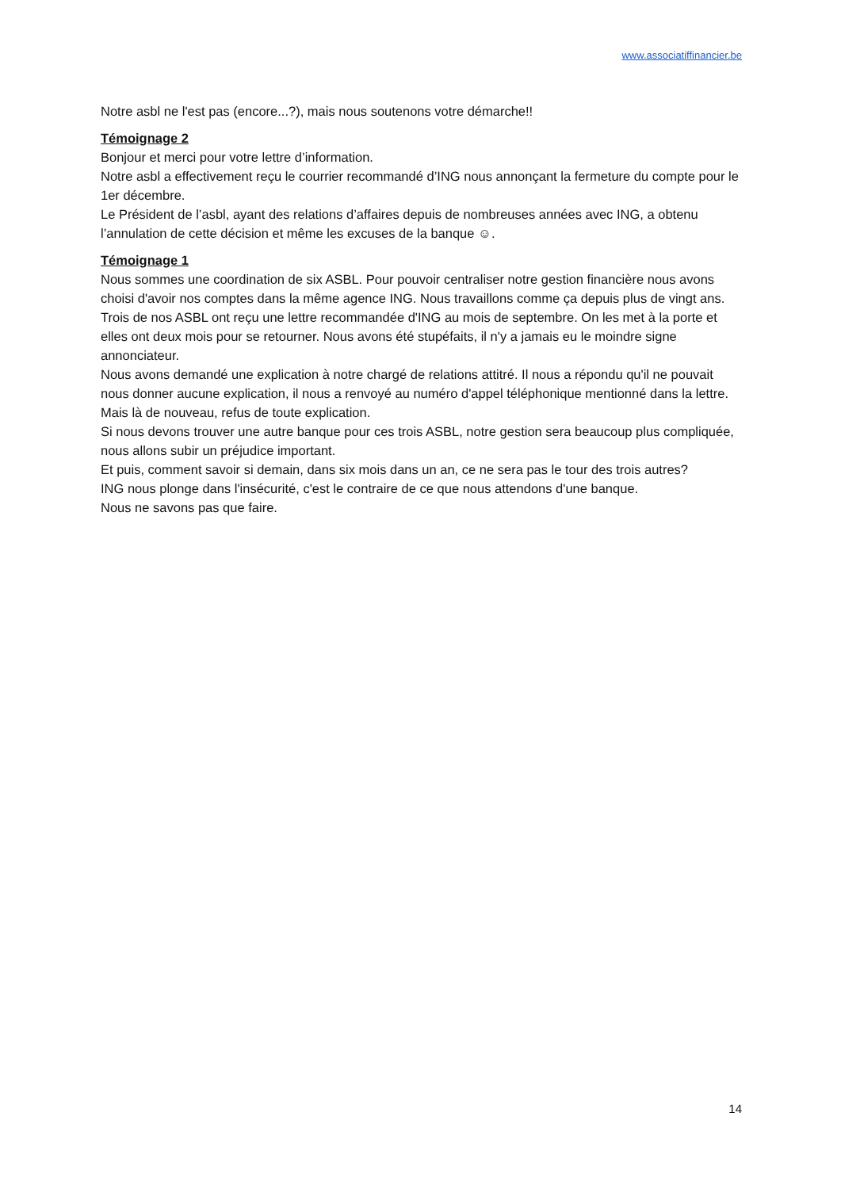www.associatiffinancier.be
Notre asbl ne l'est pas (encore...?), mais nous soutenons votre démarche!!
Témoignage 2
Bonjour et merci pour votre lettre d’information.
Notre asbl a effectivement reçu le courrier recommandé d’ING nous annonçant la fermeture du compte pour le 1er décembre.
Le Président de l’asbl, ayant des relations d’affaires depuis de nombreuses années avec ING, a obtenu l’annulation de cette décision et même les excuses de la banque ☺.
Témoignage 1
Nous sommes une coordination de six ASBL. Pour pouvoir centraliser notre gestion financière nous avons choisi d'avoir nos comptes dans la même agence ING. Nous travaillons comme ça depuis plus de vingt ans.
Trois de nos ASBL ont reçu une lettre recommandée d'ING au mois de septembre. On les met à la porte et elles ont deux mois pour se retourner. Nous avons été stupéfaits, il n'y a jamais eu le moindre signe annonciateur.
Nous avons demandé une explication à notre chargé de relations attitré. Il nous a répondu qu'il ne pouvait nous donner aucune explication, il nous a renvoyé au numéro d'appel téléphonique mentionné dans la lettre. Mais là de nouveau, refus de toute explication.
Si nous devons trouver une autre banque pour ces trois ASBL, notre gestion sera beaucoup plus compliquée, nous allons subir un préjudice important.
Et puis, comment savoir si demain, dans six mois dans un an, ce ne sera pas le tour des trois autres?
ING nous plonge dans l'insécurité, c'est le contraire de ce que nous attendons d'une banque.
Nous ne savons pas que faire.
14